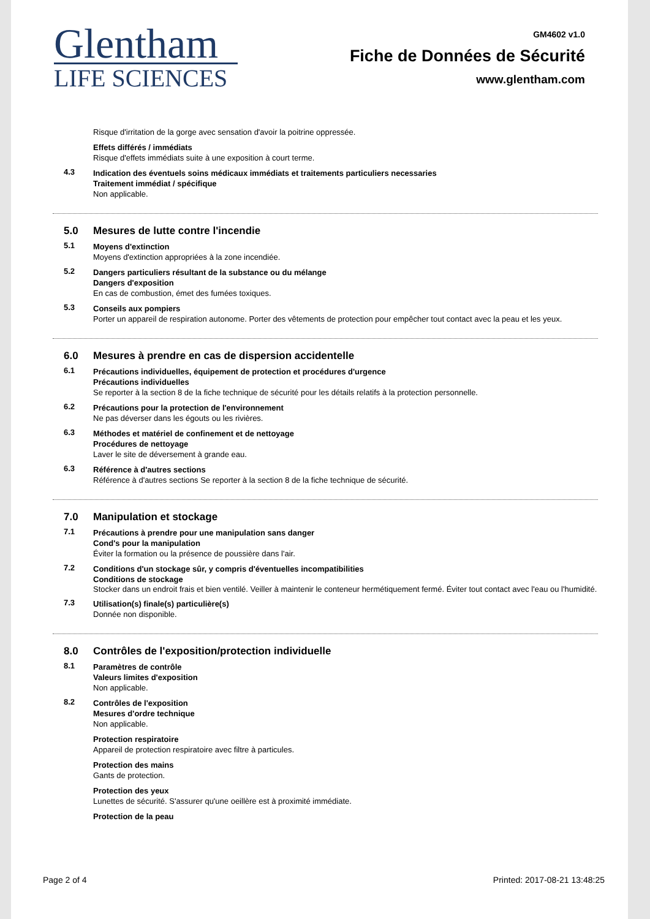Glentham
LIFE SCIENCES
GM4602 v1.0
Fiche de Données de Sécurité
www.glentham.com
Risque d'irritation de la gorge avec sensation d'avoir la poitrine oppressée.
Effets différés / immédiats
Risque d'effets immédiats suite à une exposition à court terme.
4.3 Indication des éventuels soins médicaux immédiats et traitements particuliers necessaries
Traitement immédiat / spécifique
Non applicable.
5.0 Mesures de lutte contre l'incendie
5.1 Moyens d'extinction
Moyens d'extinction appropriées à la zone incendiée.
5.2 Dangers particuliers résultant de la substance ou du mélange
Dangers d'exposition
En cas de combustion, émet des fumées toxiques.
5.3 Conseils aux pompiers
Porter un appareil de respiration autonome. Porter des vêtements de protection pour empêcher tout contact avec la peau et les yeux.
6.0 Mesures à prendre en cas de dispersion accidentelle
6.1 Précautions individuelles, équipement de protection et procédures d'urgence
Précautions individuelles
Se reporter à la section 8 de la fiche technique de sécurité pour les détails relatifs à la protection personnelle.
6.2 Précautions pour la protection de l'environnement
Ne pas déverser dans les égouts ou les rivières.
6.3 Méthodes et matériel de confinement et de nettoyage
Procédures de nettoyage
Laver le site de déversement à grande eau.
6.3 Référence à d'autres sections
Référence à d'autres sections Se reporter à la section 8 de la fiche technique de sécurité.
7.0 Manipulation et stockage
7.1 Précautions à prendre pour une manipulation sans danger
Cond's pour la manipulation
Éviter la formation ou la présence de poussière dans l'air.
7.2 Conditions d'un stockage sûr, y compris d'éventuelles incompatibilities
Conditions de stockage
Stocker dans un endroit frais et bien ventilé. Veiller à maintenir le conteneur hermétiquement fermé. Éviter tout contact avec l'eau ou l'humidité.
7.3 Utilisation(s) finale(s) particulière(s)
Donnée non disponible.
8.0 Contrôles de l'exposition/protection individuelle
8.1 Paramètres de contrôle
Valeurs limites d'exposition
Non applicable.
8.2 Contrôles de l'exposition
Mesures d'ordre technique
Non applicable.
Protection respiratoire
Appareil de protection respiratoire avec filtre à particules.
Protection des mains
Gants de protection.
Protection des yeux
Lunettes de sécurité. S'assurer qu'une oeillère est à proximité immédiate.
Protection de la peau
Page 2 of 4 Printed: 2017-08-21 13:48:25